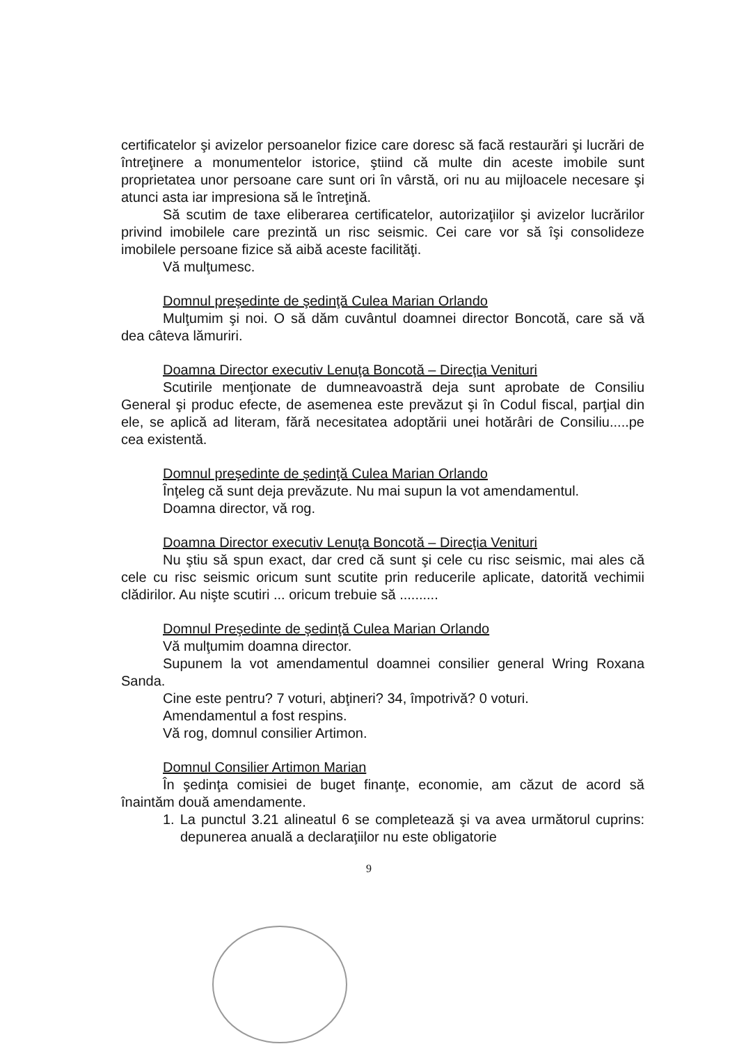certificatelor şi avizelor persoanelor fizice care doresc să facă restaurări şi lucrări de întreţinere a monumentelor istorice, ştiind că multe din aceste imobile sunt proprietatea unor persoane care sunt ori în vârstă, ori nu au mijloacele necesare şi atunci asta iar impresiona să le întreţină.
Să scutim de taxe eliberarea certificatelor, autorizaţiilor şi avizelor lucrărilor privind imobilele care prezintă un risc seismic. Cei care vor să îşi consolideze imobilele persoane fizice să aibă aceste facilităţi.
Vă mulţumesc.
Domnul preşedinte de şedinţă Culea Marian Orlando
Mulţumim şi noi. O să dăm cuvântul doamnei director Boncotă, care să vă dea câteva lămuriri.
Doamna Director executiv Lenuţa Boncotă – Direcţia Venituri
Scutirile menţionate de dumneavoastră deja sunt aprobate de Consiliu General şi produc efecte, de asemenea este prevăzut şi în Codul fiscal, parţial din ele, se aplică ad literam, fără necesitatea adoptării unei hotărâri de Consiliu.....pe cea existentă.
Domnul preşedinte de şedinţă Culea Marian Orlando
Înţeleg că sunt deja prevăzute. Nu mai supun la vot amendamentul.
Doamna director, vă rog.
Doamna Director executiv Lenuţa Boncotă – Direcţia Venituri
Nu ştiu să spun exact, dar cred că sunt şi cele cu risc seismic, mai ales că cele cu risc seismic oricum sunt scutite prin reducerile aplicate, datorită vechimii clădirilor. Au nişte scutiri ... oricum trebuie să ..........
Domnul Preşedinte de şedinţă Culea Marian Orlando
Vă mulţumim doamna director.
Supunem la vot amendamentul doamnei consilier general Wring Roxana Sanda.
Cine este pentru? 7 voturi, abţineri? 34, împotrivă? 0 voturi.
Amendamentul a fost respins.
Vă rog, domnul consilier Artimon.
Domnul Consilier Artimon Marian
În şedinţa comisiei de buget finanţe, economie, am căzut de acord să înaintăm două amendamente.
1. La punctul 3.21 alineatul 6 se completează şi va avea următorul cuprins: depunerea anuală a declaraţiilor nu este obligatorie
9